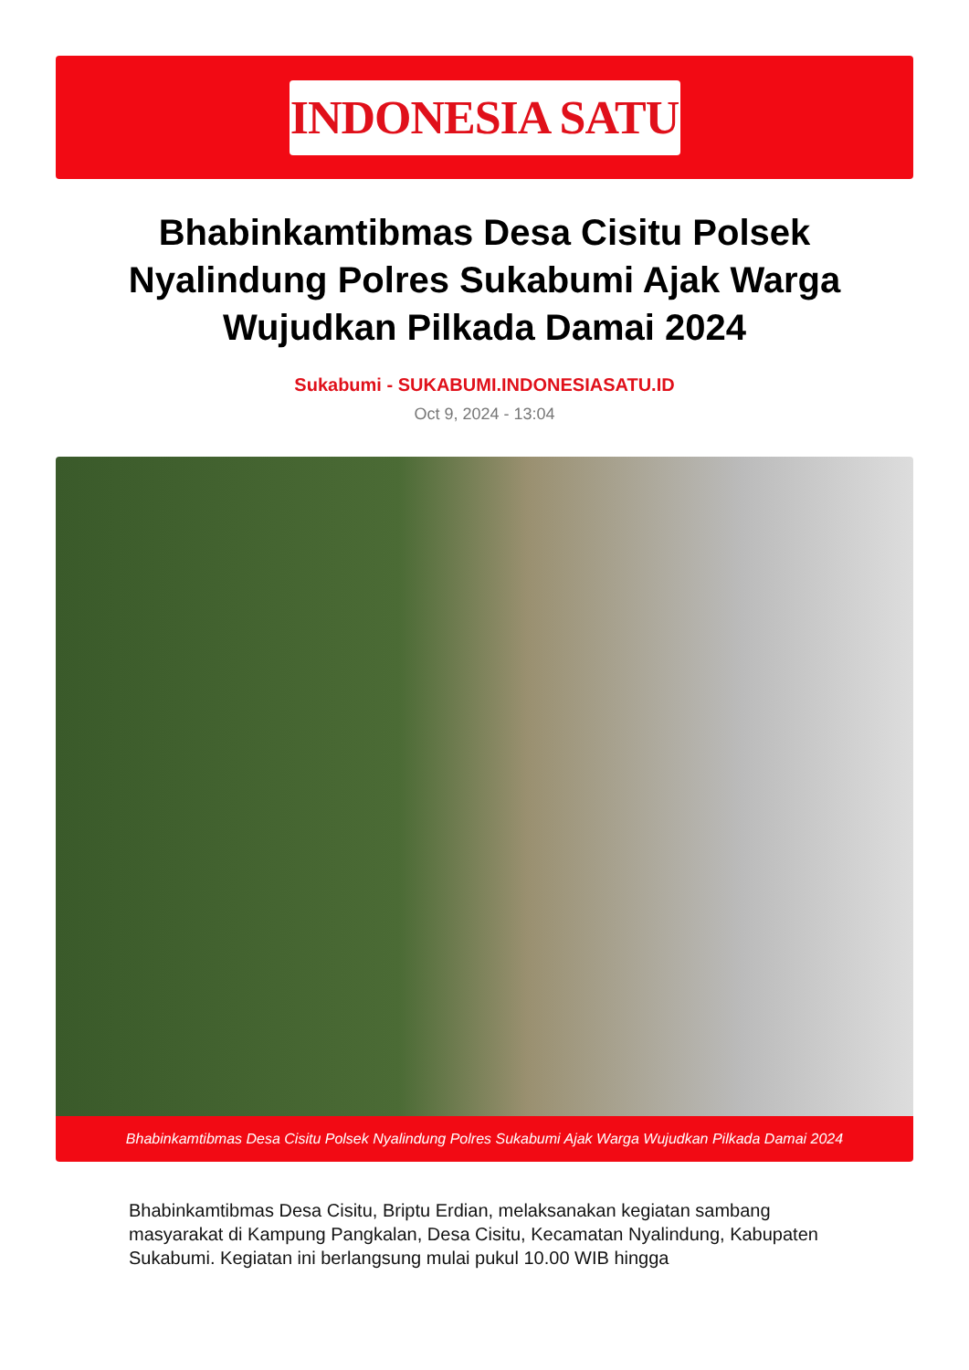INDONESIA SATU
Bhabinkamtibmas Desa Cisitu Polsek Nyalindung Polres Sukabumi Ajak Warga Wujudkan Pilkada Damai 2024
Sukabumi - SUKABUMI.INDONESIASATU.ID
Oct 9, 2024 - 13:04
Bhabinkamtibmas Desa Cisitu Polsek Nyalindung Polres Sukabumi Ajak Warga Wujudkan Pilkada Damai 2024
Bhabinkamtibmas Desa Cisitu, Briptu Erdian, melaksanakan kegiatan sambang masyarakat di Kampung Pangkalan, Desa Cisitu, Kecamatan Nyalindung, Kabupaten Sukabumi. Kegiatan ini berlangsung mulai pukul 10.00 WIB hingga